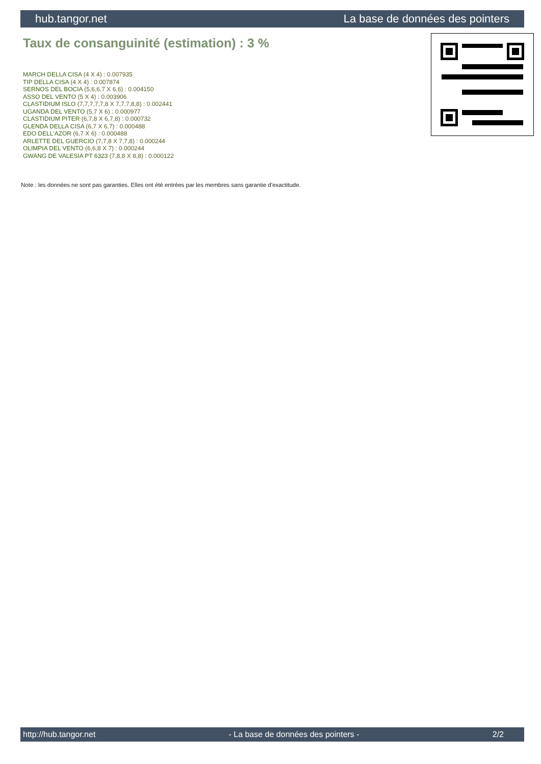hub.tangor.net La base de données des pointers
Taux de consanguinité (estimation) : 3 %
MARCH DELLA CISA (4 X 4) : 0.007935
TIP DELLA CISA (4 X 4) : 0.007874
SERNOS DEL BOCIA (5,6,6,7 X 6,6) : 0.004150
ASSO DEL VENTO (5 X 4) : 0.003906
CLASTIDIUM ISLO (7,7,7,7,7,8 X 7,7,7,8,8) : 0.002441
UGANDA DEL VENTO (5,7 X 6) : 0.000977
CLASTIDIUM PITER (6,7,8 X 6,7,8) : 0.000732
GLENDA DELLA CISA (6,7 X 6,7) : 0.000488
EDO DELL'AZOR (6,7 X 6) : 0.000488
ARLETTE DEL GUERCIO (7,7,8 X 7,7,8) : 0.000244
OLIMPIA DEL VENTO (6,6,8 X 7) : 0.000244
GWANG DE VALESIA PT 6323 (7,8,8 X 8,8) : 0.000122
Note : les données ne sont pas garanties. Elles ont été entrées par les membres sans garantie d'exactitude.
http://hub.tangor.net - La base de données des pointers - 2/2